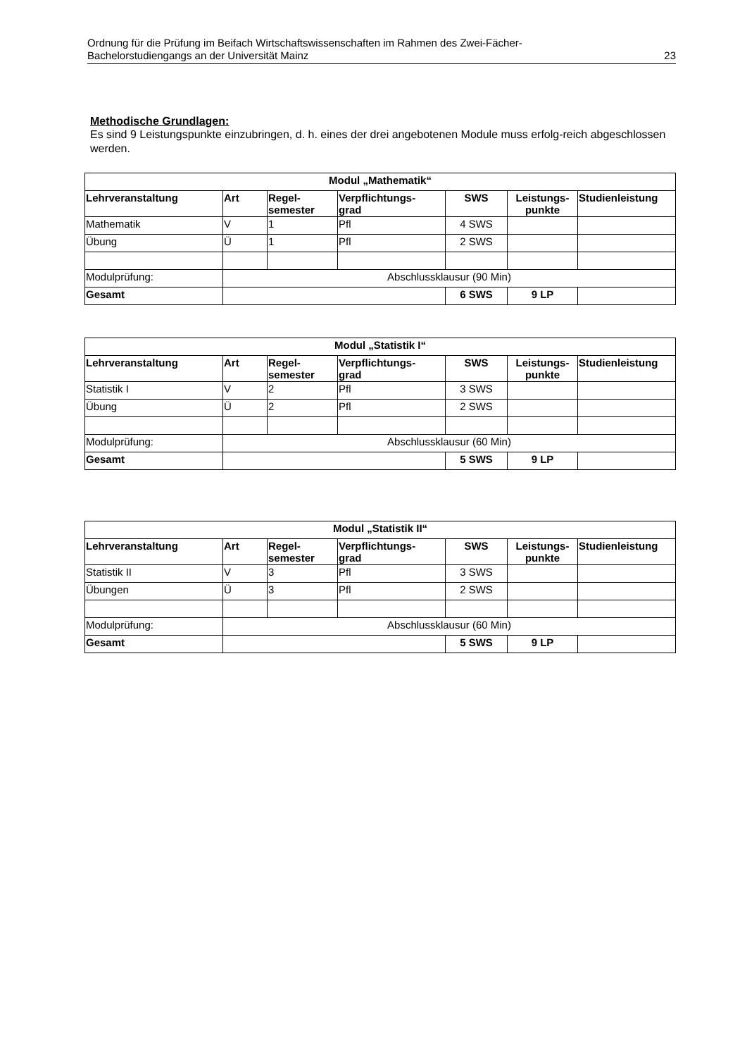Ordnung für die Prüfung im Beifach Wirtschaftswissenschaften im Rahmen des Zwei-Fächer-
Bachelorstudiengangs an der Universität Mainz 23
Methodische Grundlagen:
Es sind 9 Leistungspunkte einzubringen, d. h. eines der drei angebotenen Module muss erfolg-reich abgeschlossen werden.
| Modul „Mathematik“ | | | | | | |
| --- | --- | --- | --- | --- | --- | --- |
| Lehrveranstaltung | Art | Regel- semester | Verpflichtungs- grad | SWS | Leistungs- punkte | Studienleistung |
| Mathematik | V | 1 | Pfl | 4 SWS | | |
| Übung | Ü | 1 | Pfl | 2 SWS | | |
| Modulprüfung: | Abschlussklausur (90 Min) | | | | | |
| Gesamt | | | | 6 SWS | 9 LP | |
| Modul „Statistik I“ | | | | | | |
| --- | --- | --- | --- | --- | --- | --- |
| Lehrveranstaltung | Art | Regel- semester | Verpflichtungs- grad | SWS | Leistungs- punkte | Studienleistung |
| Statistik I | V | 2 | Pfl | 3 SWS | | |
| Übung | Ü | 2 | Pfl | 2 SWS | | |
| Modulprüfung: | Abschlussklausur (60 Min) | | | | | |
| Gesamt | | | | 5 SWS | 9 LP | |
| Modul „Statistik II“ | | | | | | |
| --- | --- | --- | --- | --- | --- | --- |
| Lehrveranstaltung | Art | Regel- semester | Verpflichtungs- grad | SWS | Leistungs- punkte | Studienleistung |
| Statistik II | V | 3 | Pfl | 3 SWS | | |
| Übungen | Ü | 3 | Pfl | 2 SWS | | |
| Modulprüfung: | Abschlussklausur (60 Min) | | | | | |
| Gesamt | | | | 5 SWS | 9 LP | |